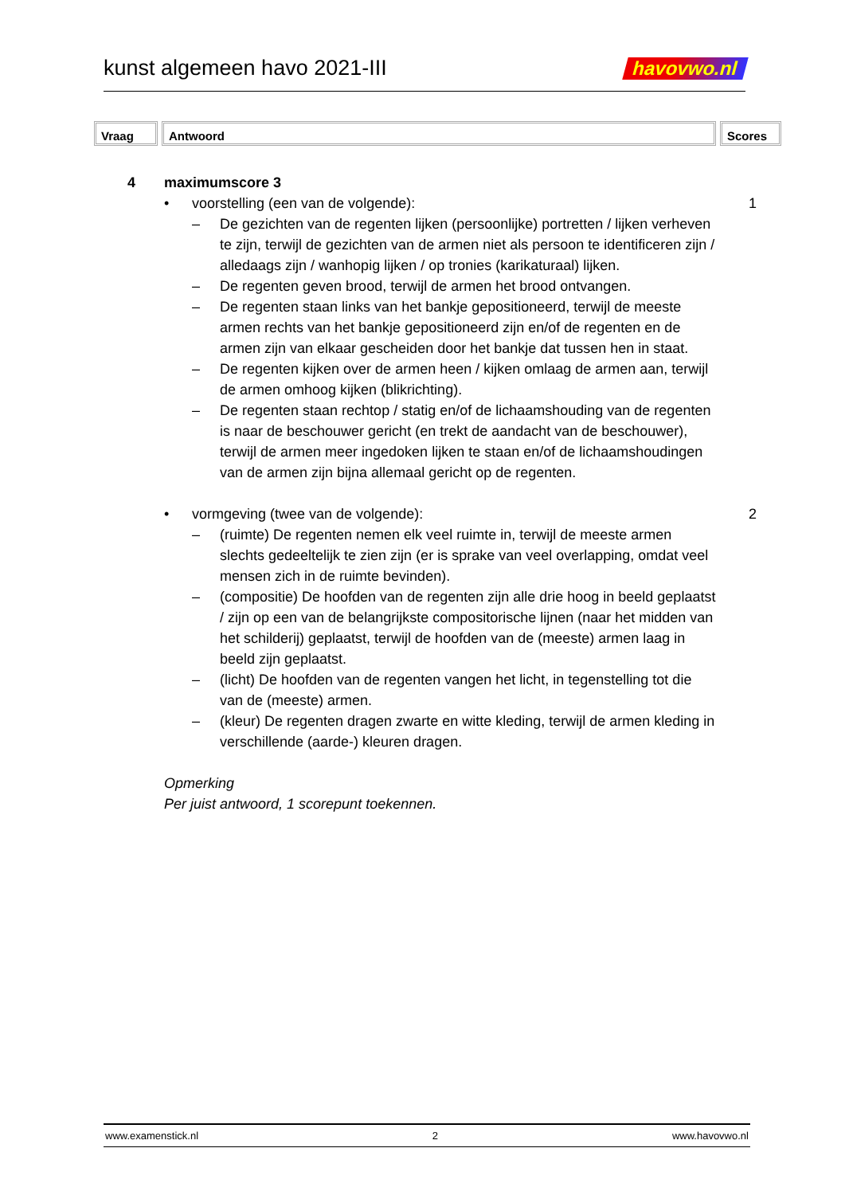kunst algemeen havo 2021-III havovwo.nl
Vraag Antwoord Scores
4 maximumscore 3
• voorstelling (een van de volgende):
1
– De gezichten van de regenten lijken (persoonlijke) portretten / lijken verheven te zijn, terwijl de gezichten van de armen niet als persoon te identificeren zijn / alledaags zijn / wanhopig lijken / op tronies (karikaturaal) lijken.
– De regenten geven brood, terwijl de armen het brood ontvangen.
– De regenten staan links van het bankje gepositioneerd, terwijl de meeste armen rechts van het bankje gepositioneerd zijn en/of de regenten en de armen zijn van elkaar gescheiden door het bankje dat tussen hen in staat.
– De regenten kijken over de armen heen / kijken omlaag de armen aan, terwijl de armen omhoog kijken (blikrichting).
– De regenten staan rechtop / statig en/of de lichaamshouding van de regenten is naar de beschouwer gericht (en trekt de aandacht van de beschouwer), terwijl de armen meer ingedoken lijken te staan en/of de lichaamshoudingen van de armen zijn bijna allemaal gericht op de regenten.
• vormgeving (twee van de volgende):
2
– (ruimte) De regenten nemen elk veel ruimte in, terwijl de meeste armen slechts gedeeltelijk te zien zijn (er is sprake van veel overlapping, omdat veel mensen zich in de ruimte bevinden).
– (compositie) De hoofden van de regenten zijn alle drie hoog in beeld geplaatst / zijn op een van de belangrijkste compositorische lijnen (naar het midden van het schilderij) geplaatst, terwijl de hoofden van de (meeste) armen laag in beeld zijn geplaatst.
– (licht) De hoofden van de regenten vangen het licht, in tegenstelling tot die van de (meeste) armen.
– (kleur) De regenten dragen zwarte en witte kleding, terwijl de armen kleding in verschillende (aarde-) kleuren dragen.
Opmerking
Per juist antwoord, 1 scorepunt toekennen.
www.examenstick.nl 2 www.havovwo.nl